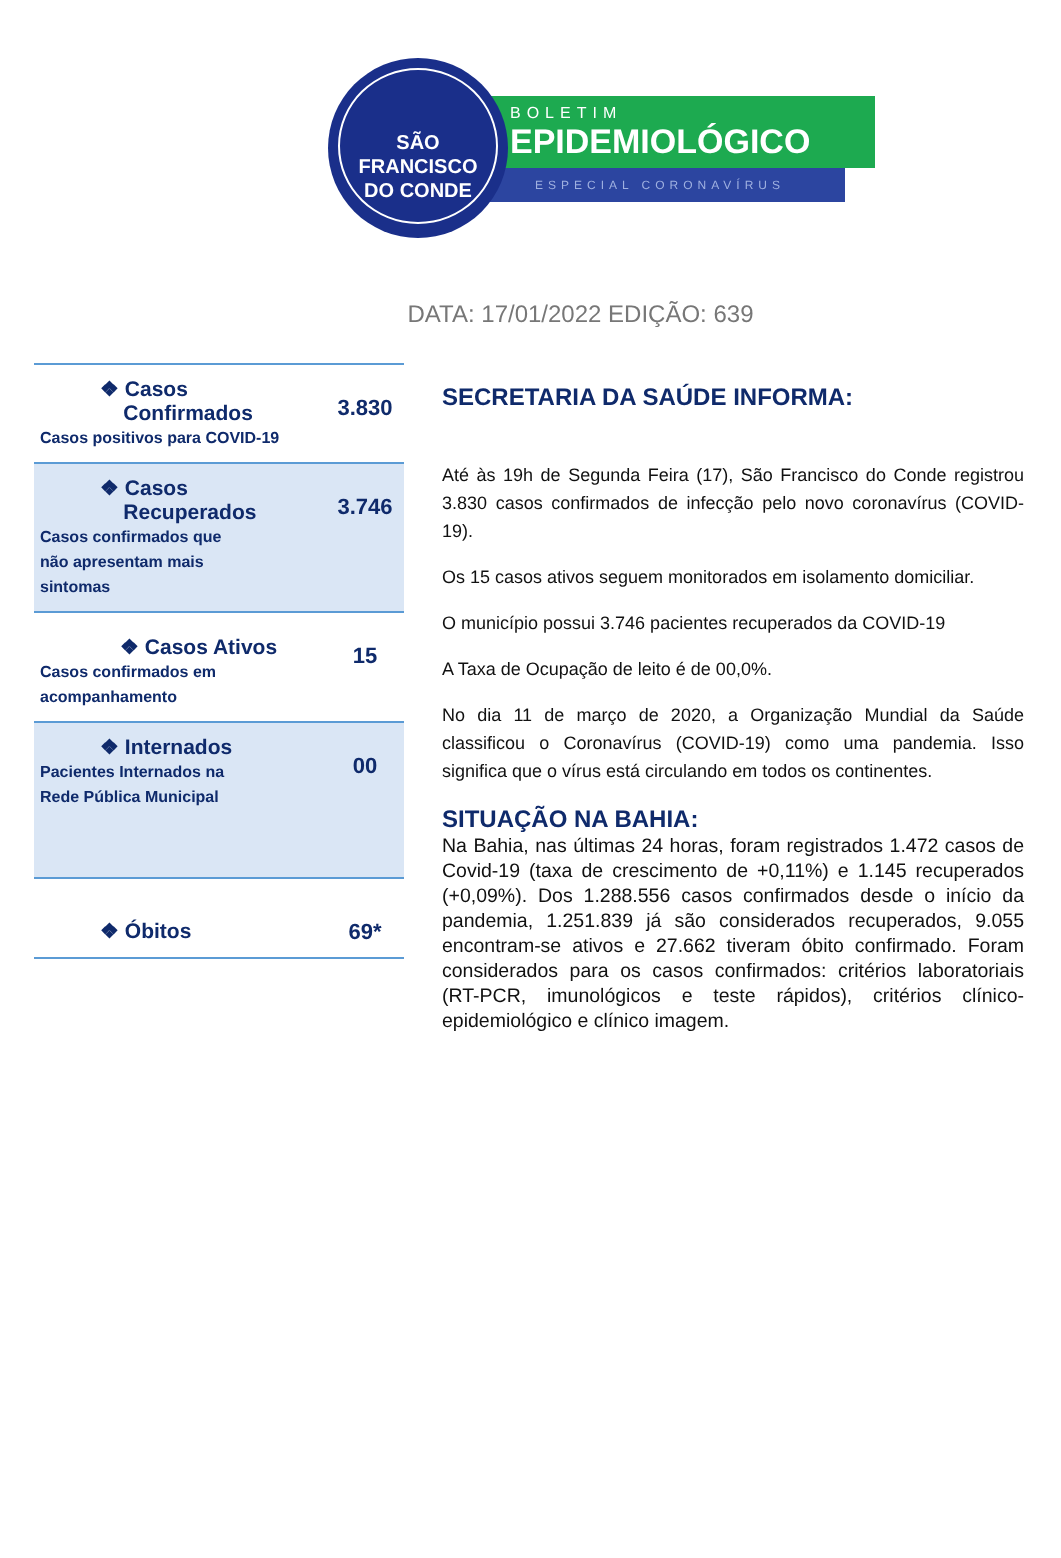SÃO FRANCISCO
DO CONDE
BOLETIM
EPIDEMIOLÓGICO
ESPECIAL CORONAVÍRUS
DATA: 17/01/2022 EDIÇÃO: 639
| ❖ Casos Confirmados Casos positivos para COVID-19 | 3.830 |
| ❖ Casos Recuperados Casos confirmados que não apresentam mais sintomas | 3.746 |
| ❖ Casos Ativos Casos confirmados em acompanhamento | 15 |
| ❖ Internados Pacientes Internados na Rede Pública Municipal | 00 |
| ❖ Óbitos | 69* |
SECRETARIA DA SAÚDE INFORMA:
Até às 19h de Segunda Feira (17), São Francisco do Conde registrou 3.830 casos confirmados de infecção pelo novo coronavírus (COVID-19).
Os 15 casos ativos seguem monitorados em isolamento domiciliar.
O município possui 3.746 pacientes recuperados da COVID-19
A Taxa de Ocupação de leito é de 00,0%.
No dia 11 de março de 2020, a Organização Mundial da Saúde classificou o Coronavírus (COVID-19) como uma pandemia. Isso significa que o vírus está circulando em todos os continentes.
SITUAÇÃO NA BAHIA:
Na Bahia, nas últimas 24 horas, foram registrados 1.472 casos de Covid-19 (taxa de crescimento de +0,11%) e 1.145 recuperados (+0,09%). Dos 1.288.556 casos confirmados desde o início da pandemia, 1.251.839 já são considerados recuperados, 9.055 encontram-se ativos e 27.662 tiveram óbito confirmado. Foram considerados para os casos confirmados: critérios laboratoriais (RT-PCR, imunológicos e teste rápidos), critérios clínico-epidemiológico e clínico imagem.